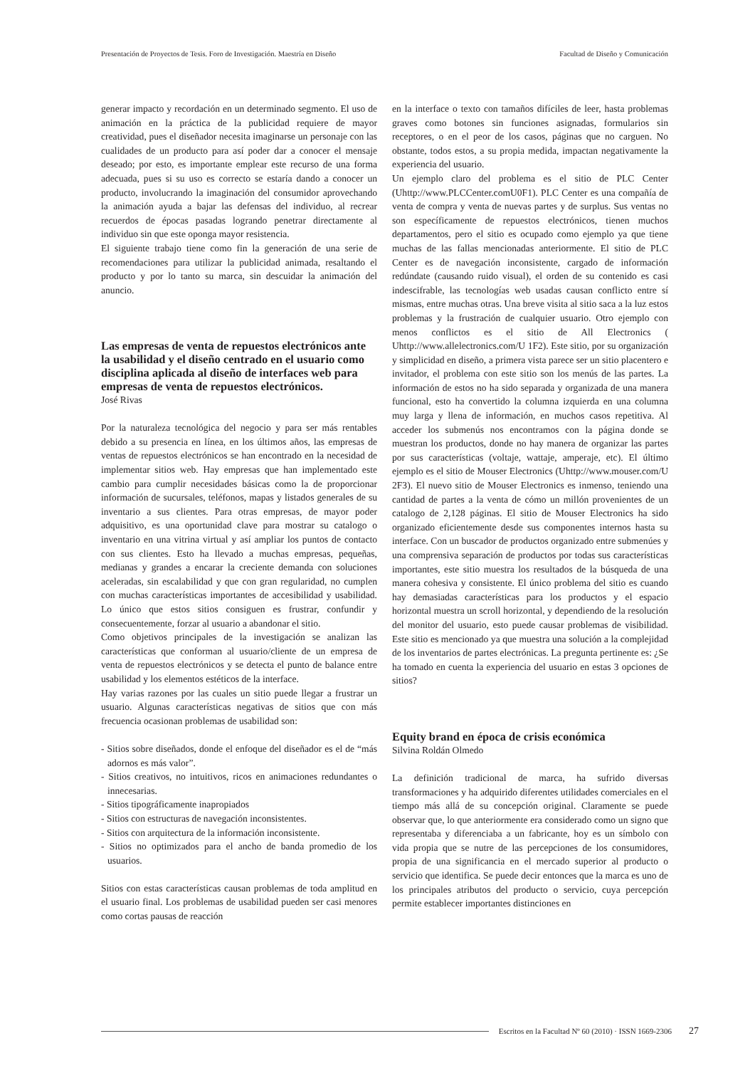Presentación de Proyectos de Tesis. Foro de Investigación. Maestría en Diseño Facultad de Diseño y Comunicación
generar impacto y recordación en un determinado segmento. El uso de animación en la práctica de la publicidad requiere de mayor creatividad, pues el diseñador necesita imaginarse un personaje con las cualidades de un producto para así poder dar a conocer el mensaje deseado; por esto, es importante emplear este recurso de una forma adecuada, pues si su uso es correcto se estaría dando a conocer un producto, involucrando la imaginación del consumidor aprovechando la animación ayuda a bajar las defensas del individuo, al recrear recuerdos de épocas pasadas logrando penetrar directamente al individuo sin que este oponga mayor resistencia.
El siguiente trabajo tiene como fin la generación de una serie de recomendaciones para utilizar la publicidad animada, resaltando el producto y por lo tanto su marca, sin descuidar la animación del anuncio.
Las empresas de venta de repuestos electrónicos ante la usabilidad y el diseño centrado en el usuario como disciplina aplicada al diseño de interfaces web para empresas de venta de repuestos electrónicos.
José Rivas
Por la naturaleza tecnológica del negocio y para ser más rentables debido a su presencia en línea, en los últimos años, las empresas de ventas de repuestos electrónicos se han encontrado en la necesidad de implementar sitios web. Hay empresas que han implementado este cambio para cumplir necesidades básicas como la de proporcionar información de sucursales, teléfonos, mapas y listados generales de su inventario a sus clientes. Para otras empresas, de mayor poder adquisitivo, es una oportunidad clave para mostrar su catalogo o inventario en una vitrina virtual y así ampliar los puntos de contacto con sus clientes. Esto ha llevado a muchas empresas, pequeñas, medianas y grandes a encarar la creciente demanda con soluciones aceleradas, sin escalabilidad y que con gran regularidad, no cumplen con muchas características importantes de accesibilidad y usabilidad. Lo único que estos sitios consiguen es frustrar, confundir y consecuentemente, forzar al usuario a abandonar el sitio.
Como objetivos principales de la investigación se analizan las características que conforman al usuario/cliente de un empresa de venta de repuestos electrónicos y se detecta el punto de balance entre usabilidad y los elementos estéticos de la interface.
Hay varias razones por las cuales un sitio puede llegar a frustrar un usuario. Algunas características negativas de sitios que con más frecuencia ocasionan problemas de usabilidad son:
- Sitios sobre diseñados, donde el enfoque del diseñador es el de “más adornos es más valor”.
- Sitios creativos, no intuitivos, ricos en animaciones redundantes o innecesarias.
- Sitios tipográficamente inapropiados
- Sitios con estructuras de navegación inconsistentes.
- Sitios con arquitectura de la información inconsistente.
- Sitios no optimizados para el ancho de banda promedio de los usuarios.
Sitios con estas características causan problemas de toda amplitud en el usuario final. Los problemas de usabilidad pueden ser casi menores como cortas pausas de reacción
en la interface o texto con tamaños difíciles de leer, hasta problemas graves como botones sin funciones asignadas, formularios sin receptores, o en el peor de los casos, páginas que no carguen. No obstante, todos estos, a su propia medida, impactan negativamente la experiencia del usuario.
Un ejemplo claro del problema es el sitio de PLC Center (Uhttp://www.PLCCenter.comU0F1). PLC Center es una compañía de venta de compra y venta de nuevas partes y de surplus. Sus ventas no son específicamente de repuestos electrónicos, tienen muchos departamentos, pero el sitio es ocupado como ejemplo ya que tiene muchas de las fallas mencionadas anteriormente. El sitio de PLC Center es de navegación inconsistente, cargado de información redúndate (causando ruido visual), el orden de su contenido es casi indescifrable, las tecnologías web usadas causan conflicto entre sí mismas, entre muchas otras. Una breve visita al sitio saca a la luz estos problemas y la frustración de cualquier usuario. Otro ejemplo con menos conflictos es el sitio de All Electronics ( Uhttp://www.allelectronics.com/U 1F2). Este sitio, por su organización y simplicidad en diseño, a primera vista parece ser un sitio placentero e invitador, el problema con este sitio son los menús de las partes. La información de estos no ha sido separada y organizada de una manera funcional, esto ha convertido la columna izquierda en una columna muy larga y llena de información, en muchos casos repetitiva. Al acceder los submenús nos encontramos con la página donde se muestran los productos, donde no hay manera de organizar las partes por sus características (voltaje, wattaje, amperaje, etc). El último ejemplo es el sitio de Mouser Electronics (Uhttp://www.mouser.com/U 2F3). El nuevo sitio de Mouser Electronics es inmenso, teniendo una cantidad de partes a la venta de cómo un millón provenientes de un catalogo de 2,128 páginas. El sitio de Mouser Electronics ha sido organizado eficientemente desde sus componentes internos hasta su interface. Con un buscador de productos organizado entre submenúes y una comprensiva separación de productos por todas sus características importantes, este sitio muestra los resultados de la búsqueda de una manera cohesiva y consistente. El único problema del sitio es cuando hay demasiadas características para los productos y el espacio horizontal muestra un scroll horizontal, y dependiendo de la resolución del monitor del usuario, esto puede causar problemas de visibilidad. Este sitio es mencionado ya que muestra una solución a la complejidad de los inventarios de partes electrónicas. La pregunta pertinente es: ¿Se ha tomado en cuenta la experiencia del usuario en estas 3 opciones de sitios?
Equity brand en época de crisis económica
Silvina Roldán Olmedo
La definición tradicional de marca, ha sufrido diversas transformaciones y ha adquirido diferentes utilidades comerciales en el tiempo más allá de su concepción original. Claramente se puede observar que, lo que anteriormente era considerado como un signo que representaba y diferenciaba a un fabricante, hoy es un símbolo con vida propia que se nutre de las percepciones de los consumidores, propia de una significancia en el mercado superior al producto o servicio que identifica. Se puede decir entonces que la marca es uno de los principales atributos del producto o servicio, cuya percepción permite establecer importantes distinciones en
Escritos en la Facultad Nº 60 (2010) · ISSN 1669-2306 27